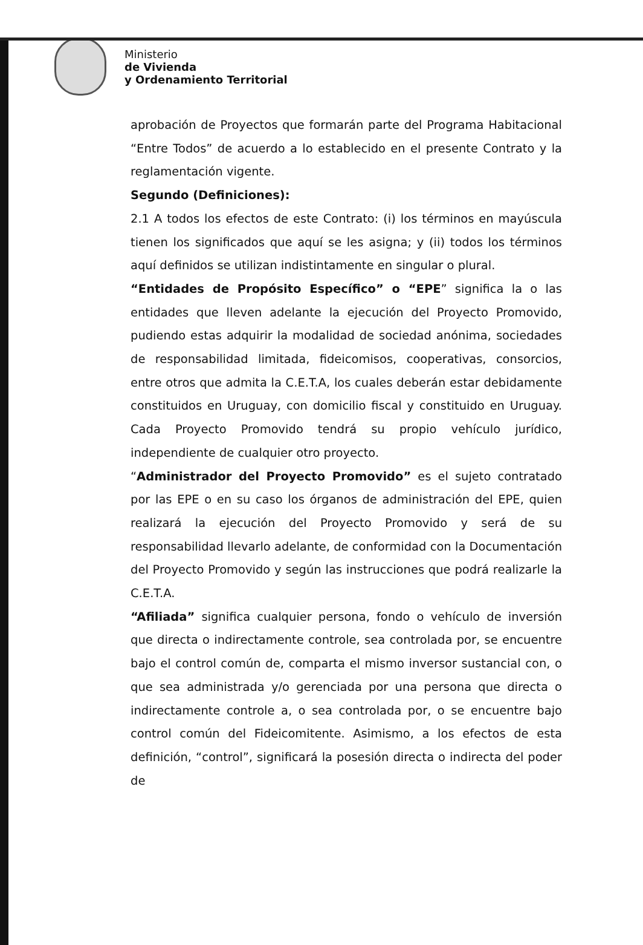Ministerio
de Vivienda
y Ordenamiento Territorial
aprobación de Proyectos que formarán parte del Programa Habitacional “Entre Todos” de acuerdo a lo establecido en el presente Contrato y la reglamentación vigente.
Segundo (Definiciones):
2.1 A todos los efectos de este Contrato: (i) los términos en mayúscula tienen los significados que aquí se les asigna; y (ii) todos los términos aquí definidos se utilizan indistintamente en singular o plural.
“Entidades de Propósito Específico” o “EPE” significa la o las entidades que lleven adelante la ejecución del Proyecto Promovido, pudiendo estas adquirir la modalidad de sociedad anónima, sociedades de responsabilidad limitada, fideicomisos, cooperativas, consorcios, entre otros que admita la C.E.T.A, los cuales deberán estar debidamente constituidos en Uruguay, con domicilio fiscal y constituido en Uruguay. Cada Proyecto Promovido tendrá su propio vehículo jurídico, independiente de cualquier otro proyecto.
“Administrador del Proyecto Promovido” es el sujeto contratado por las EPE o en su caso los órganos de administración del EPE, quien realizará la ejecución del Proyecto Promovido y será de su responsabilidad llevarlo adelante, de conformidad con la Documentación del Proyecto Promovido y según las instrucciones que podrá realizarle la C.E.T.A.
“Afiliada” significa cualquier persona, fondo o vehículo de inversión que directa o indirectamente controle, sea controlada por, se encuentre bajo el control común de, comparta el mismo inversor sustancial con, o que sea administrada y/o gerenciada por una persona que directa o indirectamente controle a, o sea controlada por, o se encuentre bajo control común del Fideicomitente. Asimismo, a los efectos de esta definición, “control”, significará la posesión directa o indirecta del poder de